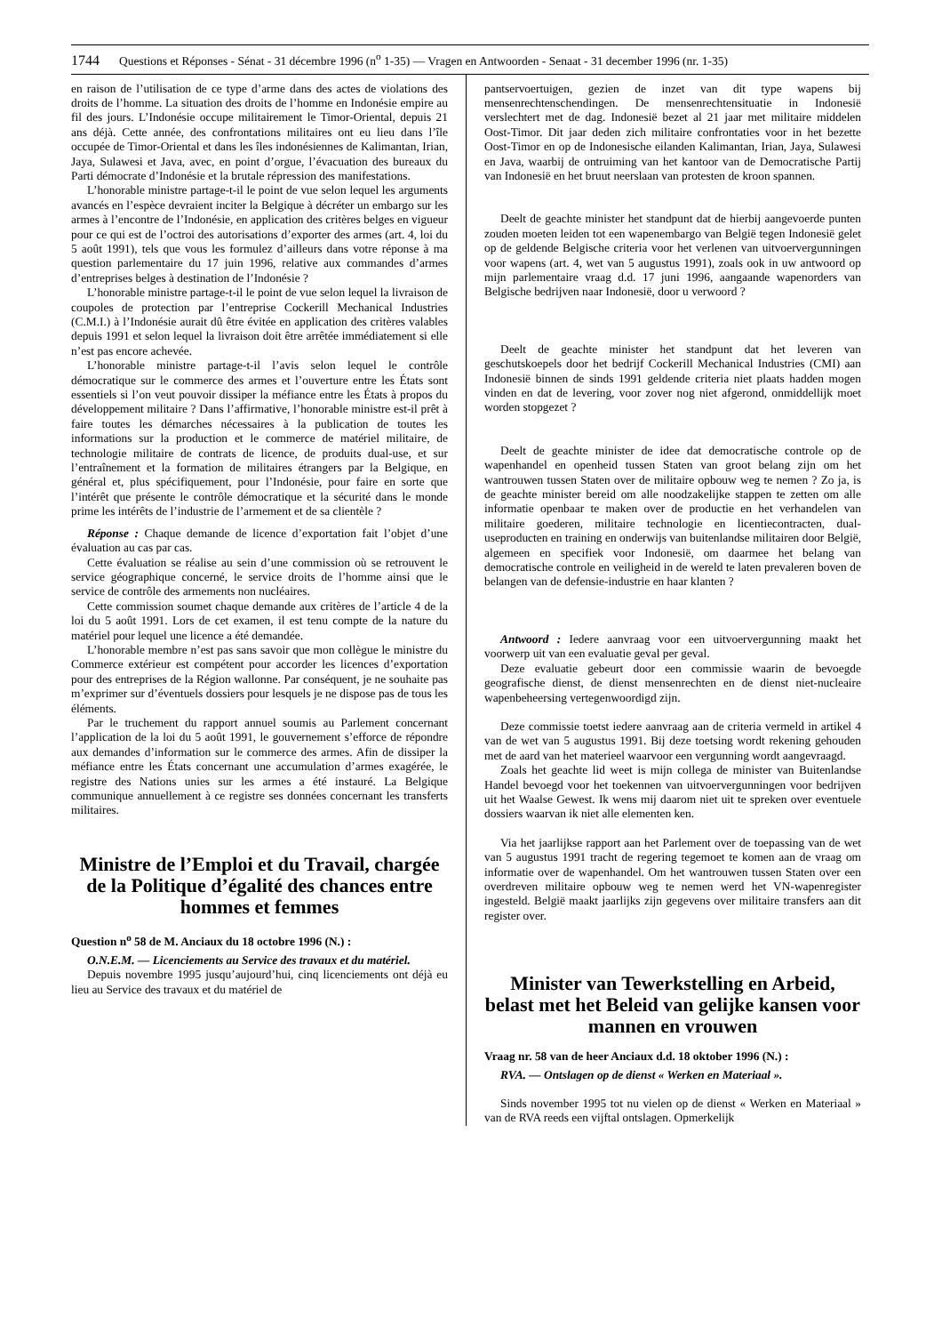1744 Questions et Réponses - Sénat - 31 décembre 1996 (n<sup>o</sup> 1-35) — Vragen en Antwoorden - Senaat - 31 december 1996 (nr. 1-35)
en raison de l’utilisation de ce type d’arme dans des actes de violations des droits de l’homme. La situation des droits de l’homme en Indonésie empire au fil des jours. L’Indonésie occupe militairement le Timor-Oriental, depuis 21 ans déjà. Cette année, des confrontations militaires ont eu lieu dans l’île occupée de Timor-Oriental et dans les îles indonésiennes de Kalimantan, Irian, Jaya, Sulawesi et Java, avec, en point d’orgue, l’évacuation des bureaux du Parti démocrate d’Indonésie et la brutale répression des manifestations.
L’honorable ministre partage-t-il le point de vue selon lequel les arguments avancés en l’espèce devraient inciter la Belgique à décréter un embargo sur les armes à l’encontre de l’Indonésie, en application des critères belges en vigueur pour ce qui est de l’octroi des autorisations d’exporter des armes (art. 4, loi du 5 août 1991), tels que vous les formulez d’ailleurs dans votre réponse à ma question parlementaire du 17 juin 1996, relative aux commandes d’armes d’entreprises belges à destination de l’Indonésie ?
L’honorable ministre partage-t-il le point de vue selon lequel la livraison de coupoles de protection par l’entreprise Cockerill Mechanical Industries (C.M.I.) à l’Indonésie aurait dû être évitée en application des critères valables depuis 1991 et selon lequel la livraison doit être arrêtée immédiatement si elle n’est pas encore achevée.
L’honorable ministre partage-t-il l’avis selon lequel le contrôle démocratique sur le commerce des armes et l’ouverture entre les États sont essentiels si l’on veut pouvoir dissiper la méfiance entre les États à propos du développement militaire ? Dans l’affirmative, l’honorable ministre est-il prêt à faire toutes les démarches nécessaires à la publication de toutes les informations sur la production et le commerce de matériel militaire, de technologie militaire de contrats de licence, de produits dual-use, et sur l’entraînement et la formation de militaires étrangers par la Belgique, en général et, plus spécifiquement, pour l’Indonésie, pour faire en sorte que l’intérêt que présente le contrôle démocratique et la sécurité dans le monde prime les intérêts de l’industrie de l’armement et de sa clientèle ?
Réponse : Chaque demande de licence d’exportation fait l’objet d’une évaluation au cas par cas.
Cette évaluation se réalise au sein d’une commission où se retrouvent le service géographique concerné, le service droits de l’homme ainsi que le service de contrôle des armements non nucléaires.
Cette commission soumet chaque demande aux critères de l’article 4 de la loi du 5 août 1991. Lors de cet examen, il est tenu compte de la nature du matériel pour lequel une licence a été demandée.
L’honorable membre n’est pas sans savoir que mon collègue le ministre du Commerce extérieur est compétent pour accorder les licences d’exportation pour des entreprises de la Région wallonne. Par conséquent, je ne souhaite pas m’exprimer sur d’éventuels dossiers pour lesquels je ne dispose pas de tous les éléments.
Par le truchement du rapport annuel soumis au Parlement concernant l’application de la loi du 5 août 1991, le gouvernement s’efforce de répondre aux demandes d’information sur le commerce des armes. Afin de dissiper la méfiance entre les États concernant une accumulation d’armes exagérée, le registre des Nations unies sur les armes a été instauré. La Belgique communique annuellement à ce registre ses données concernant les transferts militaires.
Ministre de l’Emploi et du Travail, chargée de la Politique d’égalité des chances entre hommes et femmes
Question n<sup>o</sup> 58 de M. Anciaux du 18 octobre 1996 (N.) :
O.N.E.M. — Licenciements au Service des travaux et du matériel.
Depuis novembre 1995 jusqu’aujourd’hui, cinq licenciements ont déjà eu lieu au Service des travaux et du matériel de
pantservoertuigen, gezien de inzet van dit type wapens bij mensenrechtenschendingen. De mensenrechtensituatie in Indonesië verslechtert met de dag. Indonesië bezet al 21 jaar met militaire middelen Oost-Timor. Dit jaar deden zich militaire confrontaties voor in het bezette Oost-Timor en op de Indonesische eilanden Kalimantan, Irian, Jaya, Sulawesi en Java, waarbij de ontruiming van het kantoor van de Democratische Partij van Indonesië en het bruut neerslaan van protesten de kroon spannen.
Deelt de geachte minister het standpunt dat de hierbij aangevoerde punten zouden moeten leiden tot een wapenembargo van België tegen Indonesië gelet op de geldende Belgische criteria voor het verlenen van uitvoervergunningen voor wapens (art. 4, wet van 5 augustus 1991), zoals ook in uw antwoord op mijn parlementaire vraag d.d. 17 juni 1996, aangaande wapenorders van Belgische bedrijven naar Indonesië, door u verwoord ?
Deelt de geachte minister het standpunt dat het leveren van geschutskoepels door het bedrijf Cockerill Mechanical Industries (CMI) aan Indonesië binnen de sinds 1991 geldende criteria niet plaats hadden mogen vinden en dat de levering, voor zover nog niet afgerond, onmiddellijk moet worden stopgezet ?
Deelt de geachte minister de idee dat democratische controle op de wapenhandel en openheid tussen Staten van groot belang zijn om het wantrouwen tussen Staten over de militaire opbouw weg te nemen ? Zo ja, is de geachte minister bereid om alle noodzakelijke stappen te zetten om alle informatie openbaar te maken over de productie en het verhandelen van militaire goederen, militaire technologie en licentiecontracten, dual-useproducten en training en onderwijs van buitenlandse militairen door België, algemeen en specifiek voor Indonesië, om daarmee het belang van democratische controle en veiligheid in de wereld te laten prevaleren boven de belangen van de defensie-industrie en haar klanten ?
Antwoord : Iedere aanvraag voor een uitvoervergunning maakt het voorwerp uit van een evaluatie geval per geval.
Deze evaluatie gebeurt door een commissie waarin de bevoegde geografische dienst, de dienst mensenrechten en de dienst niet-nucleaire wapenbeheersing vertegenwoordigd zijn.
Deze commissie toetst iedere aanvraag aan de criteria vermeld in artikel 4 van de wet van 5 augustus 1991. Bij deze toetsing wordt rekening gehouden met de aard van het materieel waarvoor een vergunning wordt aangevraagd.
Zoals het geachte lid weet is mijn collega de minister van Buitenlandse Handel bevoegd voor het toekennen van uitvoervergunningen voor bedrijven uit het Waalse Gewest. Ik wens mij daarom niet uit te spreken over eventuele dossiers waarvan ik niet alle elementen ken.
Via het jaarlijkse rapport aan het Parlement over de toepassing van de wet van 5 augustus 1991 tracht de regering tegemoet te komen aan de vraag om informatie over de wapenhandel. Om het wantrouwen tussen Staten over een overdreven militaire opbouw weg te nemen werd het VN-wapenregister ingesteld. België maakt jaarlijks zijn gegevens over militaire transfers aan dit register over.
Minister van Tewerkstelling en Arbeid, belast met het Beleid van gelijke kansen voor mannen en vrouwen
Vraag nr. 58 van de heer Anciaux d.d. 18 oktober 1996 (N.) :
RVA. — Ontslagen op de dienst « Werken en Materiaal ».
Sinds november 1995 tot nu vielen op de dienst « Werken en Materiaal » van de RVA reeds een vijftal ontslagen. Opmerkelijk